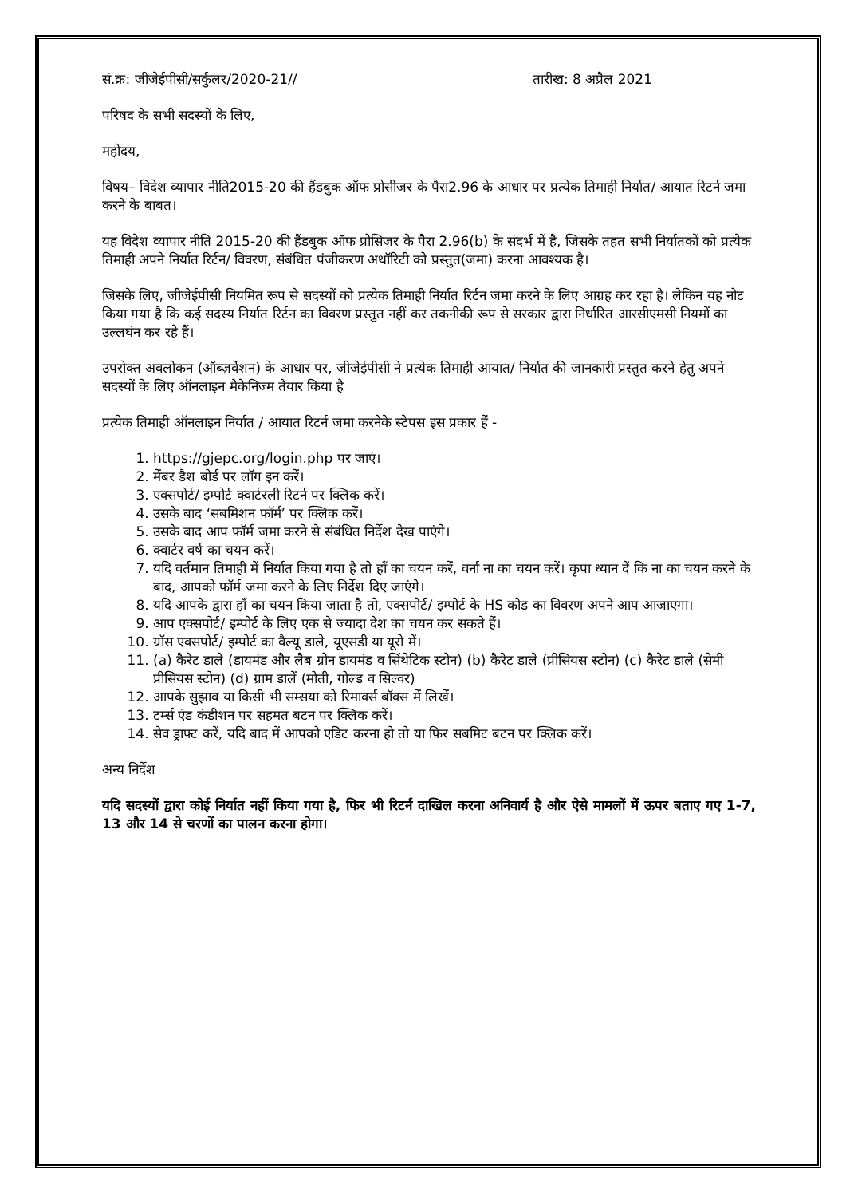सं.क्र: जीजेईपीसी/सर्कुलर/2020-21// तारीख: 8 अप्रैल 2021
परिषद के सभी सदस्यों के लिए,
महोदय,
विषय– विदेश व्यापार नीति2015-20 की हैंडबुक ऑफ प्रोसीजर के पैरा2.96 के आधार पर प्रत्येक तिमाही निर्यात/ आयात रिटर्न जमा करने के बाबत।
यह विदेश व्यापार नीति 2015-20 की हैंडबुक ऑफ प्रोसिजर के पैरा 2.96(b) के संदर्भ में है, जिसके तहत सभी निर्यातकों को प्रत्येक तिमाही अपने निर्यात रिर्टन/ विवरण, संबंधित पंजीकरण अथॉरिटी को प्रस्तुत(जमा) करना आवश्यक है।
जिसके लिए, जीजेईपीसी नियमित रूप से सदस्यों को प्रत्येक तिमाही निर्यात रिर्टन जमा करने के लिए आग्रह कर रहा है। लेकिन यह नोट किया गया है कि कई सदस्य निर्यात रिर्टन का विवरण प्रस्तुत नहीं कर तकनीकी रूप से सरकार द्वारा निर्धारित आरसीएमसी नियमों का उल्लघंन कर रहे हैं।
उपरोक्त अवलोकन (ऑब्ज़र्वेशन) के आधार पर, जीजेईपीसी ने प्रत्येक तिमाही आयात/ निर्यात की जानकारी प्रस्तुत करने हेतु अपने सदस्यों के लिए ऑनलाइन मैकेनिज्म तैयार किया है
प्रत्येक तिमाही ऑनलाइन निर्यात / आयात रिटर्न जमा करनेके स्टेपस इस प्रकार हैं -
1. https://gjepc.org/login.php पर जाएं।
2. मेंबर डैश बोर्ड पर लॉग इन करें।
3. एक्सपोर्ट/ इम्पोर्ट क्वार्टरली रिटर्न पर क्लिक करें।
4. उसके बाद ‘सबमिशन फॉर्म’ पर क्लिक करें।
5. उसके बाद आप फॉर्म जमा करने से संबंधित निर्देश देख पाएंगे।
6. क्वार्टर वर्ष का चयन करें।
7. यदि वर्तमान तिमाही में निर्यात किया गया है तो हाँ का चयन करें, वर्ना ना का चयन करें। कृपा ध्यान दें कि ना का चयन करने के बाद, आपको फॉर्म जमा करने के लिए निर्देश दिए जाएंगे।
8. यदि आपके द्वारा हाँ का चयन किया जाता है तो, एक्सपोर्ट/ इम्पोर्ट के HS कोड का विवरण अपने आप आजाएगा।
9. आप एक्सपोर्ट/ इम्पोर्ट के लिए एक से ज्यादा देश का चयन कर सकते हैं।
10. ग्रॉस एक्सपोर्ट/ इम्पोर्ट का वैल्यू डाले, यूएसडी या यूरो में।
11. (a) कैरेट डाले (डायमंड और लैब ग्रोन डायमंड व सिंथेटिक स्टोन) (b) कैरेट डाले (प्रीसियस स्टोन) (c) कैरेट डाले (सेमी प्रीसियस स्टोन) (d) ग्राम डालें (मोती, गोल्ड व सिल्वर)
12. आपके सुझाव या किसी भी सम्सया को रिमार्क्स बॉक्स में लिखें।
13. टर्म्स एंड कंडीशन पर सहमत बटन पर क्लिक करें।
14. सेव ड्राफ्ट करें, यदि बाद में आपको एडिट करना हो तो या फिर सबमिट बटन पर क्लिक करें।
अन्य निर्देश
यदि सदस्यों द्वारा कोई निर्यात नहीं किया गया है, फिर भी रिटर्न दाखिल करना अनिवार्य है और ऐसे मामलों में ऊपर बताए गए 1-7, 13 और 14 से चरणों का पालन करना होगा।